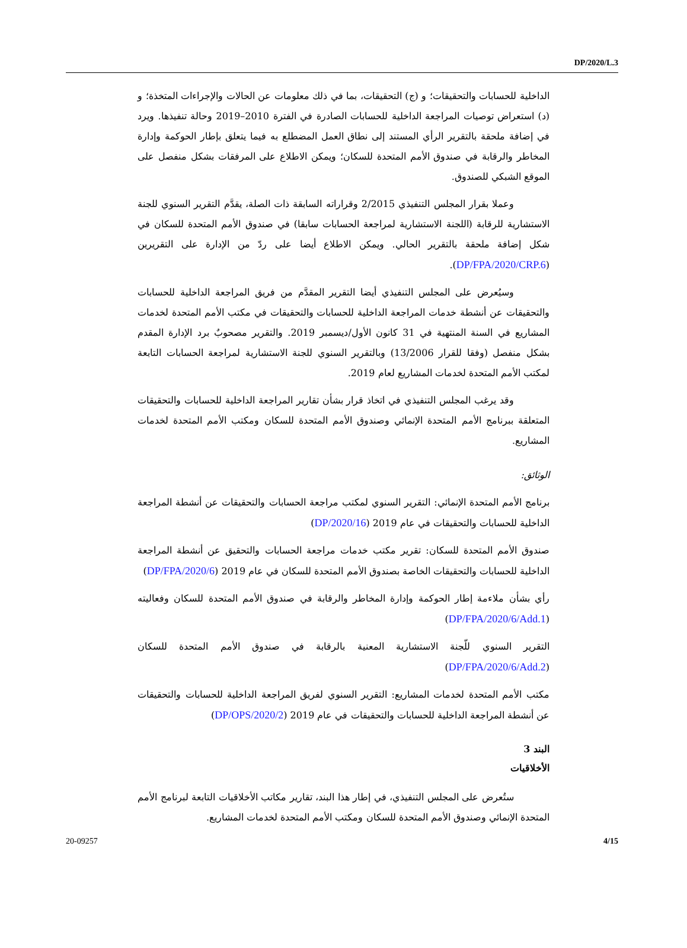DP/2020/L.3
الداخلية للحسابات والتحقيقات؛ و (ج) التحقيقات، بما في ذلك معلومات عن الحالات والإجراءات المتخذة؛ و (د) استعراض توصيات المراجعة الداخلية للحسابات الصادرة في الفترة 2010–2019 وحالة تنفيذها. ويرد في إضافة ملحقة بالتقرير الرأي المستند إلى نطاق العمل المضطلع به فيما يتعلق بإطار الحوكمة وإدارة المخاطر والرقابة في صندوق الأمم المتحدة للسكان؛ ويمكن الاطلاع على المرفقات بشكل منفصل على الموقع الشبكي للصندوق.
وعملا بقرار المجلس التنفيذي 2/2015 وقراراته السابقة ذات الصلة، يقدَّم التقرير السنوي للجنة الاستشارية للرقابة (اللجنة الاستشارية لمراجعة الحسابات سابقا) في صندوق الأمم المتحدة للسكان في شكل إضافة ملحقة بالتقرير الحالي. ويمكن الاطلاع أيضا على ردّ من الإدارة على التقريرين (DP/FPA/2020/CRP.6).
وسيُعرض على المجلس التنفيذي أيضا التقرير المقدَّم من فريق المراجعة الداخلية للحسابات والتحقيقات عن أنشطة خدمات المراجعة الداخلية للحسابات والتحقيقات في مكتب الأمم المتحدة لخدمات المشاريع في السنة المنتهية في 31 كانون الأول/ديسمبر 2019. والتقرير مصحوبٌ برد الإدارة المقدم بشكل منفصل (وفقا للقرار 13/2006) وبالتقرير السنوي للجنة الاستشارية لمراجعة الحسابات التابعة لمكتب الأمم المتحدة لخدمات المشاريع لعام 2019.
وقد يرغب المجلس التنفيذي في اتخاذ قرار بشأن تقارير المراجعة الداخلية للحسابات والتحقيقات المتعلقة ببرنامج الأمم المتحدة الإنمائي وصندوق الأمم المتحدة للسكان ومكتب الأمم المتحدة لخدمات المشاريع.
الوثائق:
برنامج الأمم المتحدة الإنمائي: التقرير السنوي لمكتب مراجعة الحسابات والتحقيقات عن أنشطة المراجعة الداخلية للحسابات والتحقيقات في عام 2019 (DP/2020/16)
صندوق الأمم المتحدة للسكان: تقرير مكتب خدمات مراجعة الحسابات والتحقيق عن أنشطة المراجعة الداخلية للحسابات والتحقيقات الخاصة بصندوق الأمم المتحدة للسكان في عام 2019 (DP/FPA/2020/6)
رأي بشأن ملاءمة إطار الحوكمة وإدارة المخاطر والرقابة في صندوق الأمم المتحدة للسكان وفعاليته (DP/FPA/2020/6/Add.1)
التقرير السنوي للّجنة الاستشارية المعنية بالرقابة في صندوق الأمم المتحدة للسكان (DP/FPA/2020/6/Add.2)
مكتب الأمم المتحدة لخدمات المشاريع: التقرير السنوي لفريق المراجعة الداخلية للحسابات والتحقيقات عن أنشطة المراجعة الداخلية للحسابات والتحقيقات في عام 2019 (DP/OPS/2020/2)
البند 3
الأخلاقيات
ستُعرض على المجلس التنفيذي، في إطار هذا البند، تقارير مكاتب الأخلاقيات التابعة لبرنامج الأمم المتحدة الإنمائي وصندوق الأمم المتحدة للسكان ومكتب الأمم المتحدة لخدمات المشاريع.
20-09257 4/15